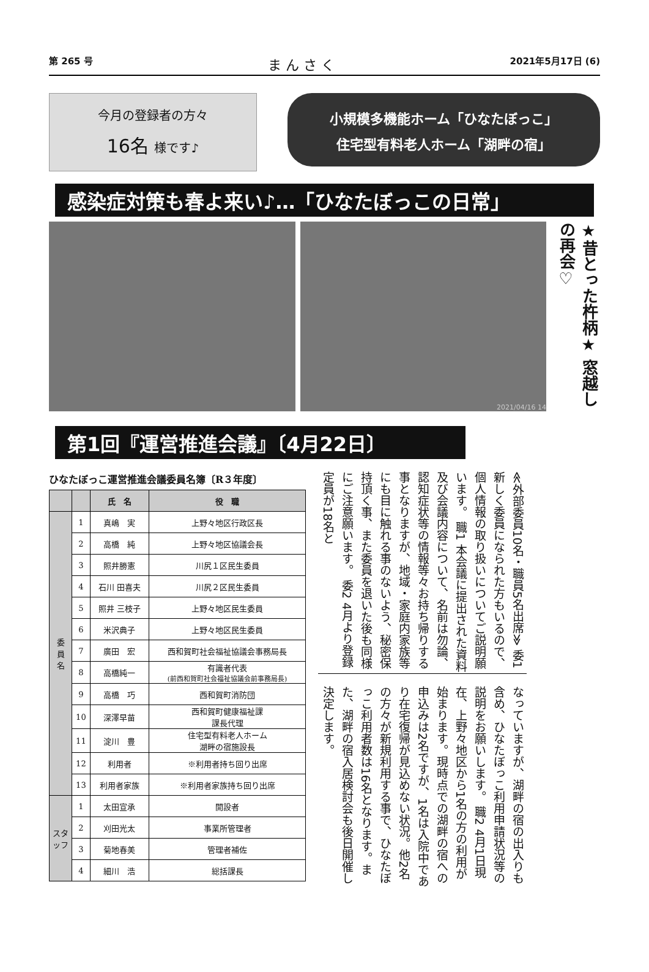第 265 号 ま ん さ く 2021年5月17日 (6)
今月の登録者の方々
16名 様です♪
小規模多機能ホーム「ひなたぼっこ」
住宅型有料老人ホーム「湖畔の宿」
感染症対策も春よ来い♪…「ひなたぼっこの日常」
2021/04/16 14
★昔とった杵柄★ 窓越しの再会♡
第1回『運営推進会議』〔4月22日〕
ひなたぼっこ運営推進会議委員名簿〔R３年度〕
| | | 氏 名 | 役 職 |
| --- | --- | --- | --- |
| 委 員 名 | 1 | 真嶋 実 | 上野々地区行政区長 |
| | 2 | 高橋 純 | 上野々地区協議会長 |
| | 3 | 照井勝憲 | 川尻１区民生委員 |
| | 4 | 石川 田喜夫 | 川尻２区民生委員 |
| | 5 | 照井 三枝子 | 上野々地区民生委員 |
| | 6 | 米沢典子 | 上野々地区民生委員 |
| | 7 | 廣田 宏 | 西和賀町社会福祉協議会事務局長 |
| | 8 | 高橋純一 | 有識者代表 (前西和賀町社会福祉協議会前事務局長) |
| | 9 | 高橋 巧 | 西和賀町消防団 |
| | 10 | 深澤早苗 | 西和賀町健康福祉課 課長代理 |
| | 11 | 淀川 豊 | 住宅型有料老人ホーム 湖畔の宿施設長 |
| | 12 | 利用者 | ※利用者持ち回り出席 |
| | 13 | 利用者家族 | ※利用者家族持ち回り出席 |
| スタッフ | 1 | 太田宣承 | 開設者 |
| | 2 | 刈田光太 | 事業所管理者 |
| | 3 | 菊地春美 | 管理者補佐 |
| | 4 | 細川 浩 | 総括課長 |
≪外部委員10名・職員5名出席≫ 委1 新しく委員になられた方もいるので、個人情報の取り扱いについてご説明願います。 職1 本会議に提出された資料及び会議内容について、名前は勿論、認知症状等の情報等々お持ち帰りする事となりますが、地域・家庭内家族等にも目に触れる事のないよう、秘密保持頂く事、また委員を退いた後も同様にご注意願います。 委2 4月より登録定員が18名と
なっていますが、湖畔の宿の出入りも含め、ひなたぼっこ利用申請状況等の説明をお願いします。 職2 4月1日現在、上野々地区から1名の方の利用が始まります。現時点での湖畔の宿への申込みは2名ですが、1名は入院中であり在宅復帰が見込めない状況。他2名の方々が新規利用する事で、ひなたぼっこ利用者数は16名となります。また、湖畔の宿入居検討会も後日開催し決定します。